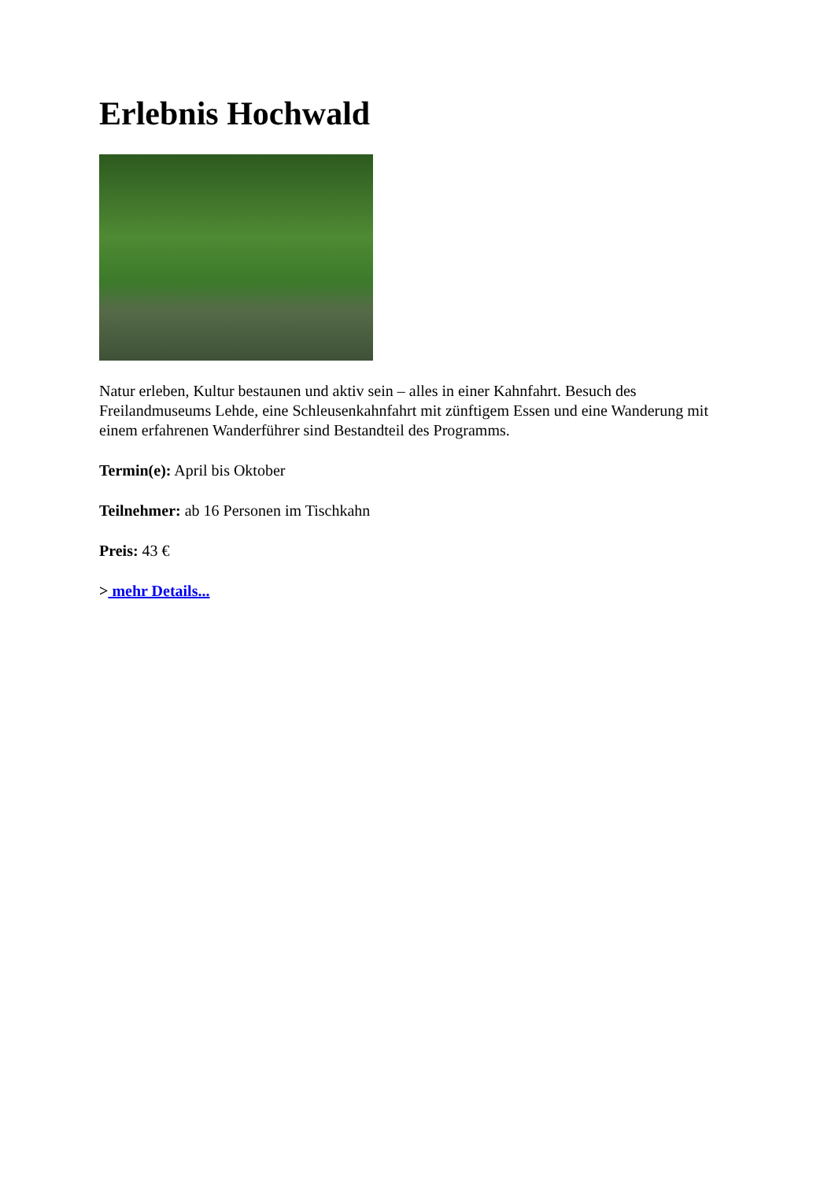Erlebnis Hochwald
Natur erleben, Kultur bestaunen und aktiv sein – alles in einer Kahnfahrt. Besuch des Freilandmuseums Lehde, eine Schleusenkahnfahrt mit zünftigem Essen und eine Wanderung mit einem erfahrenen Wanderführer sind Bestandteil des Programms.
Termin(e): April bis Oktober
Teilnehmer: ab 16 Personen im Tischkahn
Preis: 43 €
> mehr Details...